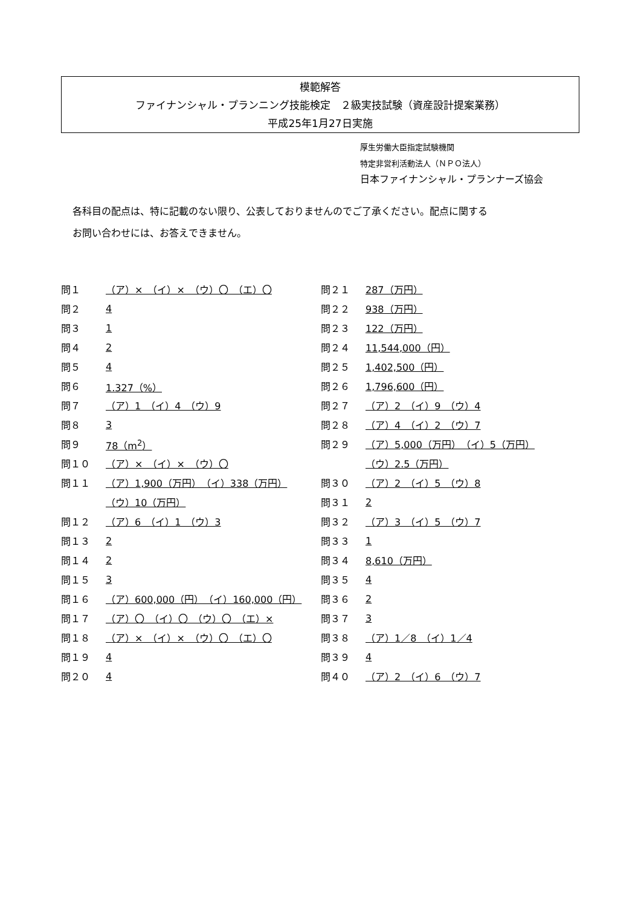模範解答
ファイナンシャル・プランニング技能検定　２級実技試験（資産設計提案業務）
平成25年1月27日実施
厚生労働大臣指定試験機関
特定非営利活動法人（ＮＰＯ法人）
日本ファイナンシャル・プランナーズ協会
各科目の配点は、特に記載のない限り、公表しておりませんのでご了承ください。配点に関する
お問い合わせには、お答えできません。
| 問１ | （ア）× （イ）× （ウ）〇 （エ）〇 |
| 問２ | 4 |
| 問３ | 1 |
| 問４ | 2 |
| 問５ | 4 |
| 問６ | 1.327（%） |
| 問７ | （ア）1 （イ）4 （ウ）9 |
| 問８ | 3 |
| 問９ | 78（m<sup>2</sup>） |
| 問１０ | （ア）× （イ）× （ウ）〇 |
| 問１１ | （ア）1,900（万円） （イ）338（万円） |
| | （ウ）10（万円） |
| 問１２ | （ア）6 （イ）1 （ウ）3 |
| 問１３ | 2 |
| 問１４ | 2 |
| 問１５ | 3 |
| 問１６ | （ア）600,000（円） （イ）160,000（円） |
| 問１７ | （ア）〇 （イ）〇 （ウ）〇 （エ）× |
| 問１８ | （ア）× （イ）× （ウ）〇 （エ）〇 |
| 問１９ | 4 |
| 問２０ | 4 |
| 問２１ | 287（万円） |
| 問２２ | 938（万円） |
| 問２３ | 122（万円） |
| 問２４ | 11,544,000（円） |
| 問２５ | 1,402,500（円） |
| 問２６ | 1,796,600（円） |
| 問２７ | （ア）2 （イ）9 （ウ）4 |
| 問２８ | （ア）4 （イ）2 （ウ）7 |
| 問２９ | （ア）5,000（万円） （イ）5（万円） |
| | （ウ）2.5（万円） |
| 問３０ | （ア）2 （イ）5 （ウ）8 |
| 問３１ | 2 |
| 問３２ | （ア）3 （イ）5 （ウ）7 |
| 問３３ | 1 |
| 問３４ | 8,610（万円） |
| 問３５ | 4 |
| 問３６ | 2 |
| 問３７ | 3 |
| 問３８ | （ア）1／8 （イ）1／4 |
| 問３９ | 4 |
| 問４０ | （ア）2 （イ）6 （ウ）7 |